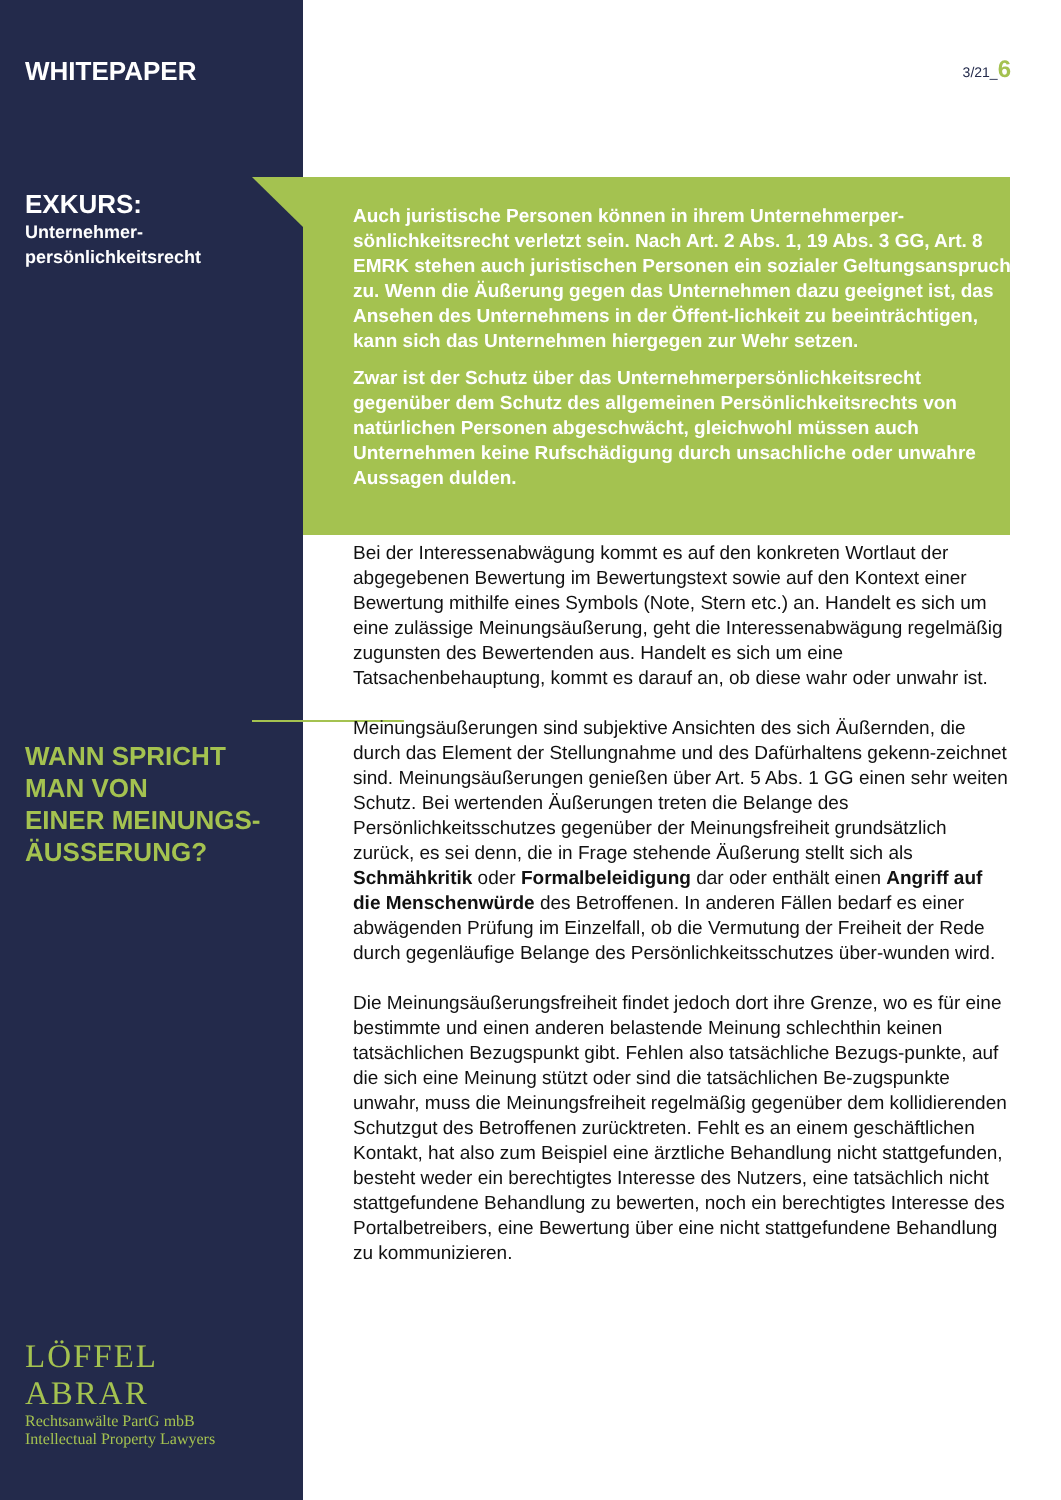WHITEPAPER
EXKURS:
Unternehmer-
persönlichkeitsrecht
WANN SPRICHT
MAN VON
EINER MEINUNGS-
ÄUSSERUNG?
LÖFFEL ABRAR
Rechtsanwälte PartG mbB
Intellectual Property Lawyers
3/21_6
Auch juristische Personen können in ihrem Unternehmerper-sönlichkeitsrecht verletzt sein. Nach Art. 2 Abs. 1, 19 Abs. 3 GG, Art. 8 EMRK stehen auch juristischen Personen ein sozialer Geltungsanspruch zu. Wenn die Äußerung gegen das Unternehmen dazu geeignet ist, das Ansehen des Unternehmens in der Öffent-lichkeit zu beeinträchtigen, kann sich das Unternehmen hiergegen zur Wehr setzen.
Zwar ist der Schutz über das Unternehmerpersönlichkeitsrecht gegenüber dem Schutz des allgemeinen Persönlichkeitsrechts von natürlichen Personen abgeschwächt, gleichwohl müssen auch Unternehmen keine Rufschädigung durch unsachliche oder unwahre Aussagen dulden.
Bei der Interessenabwägung kommt es auf den konkreten Wortlaut der abgegebenen Bewertung im Bewertungstext sowie auf den Kontext einer Bewertung mithilfe eines Symbols (Note, Stern etc.) an. Handelt es sich um eine zulässige Meinungsäußerung, geht die Interessenabwägung regelmäßig zugunsten des Bewertenden aus. Handelt es sich um eine Tatsachenbehauptung, kommt es darauf an, ob diese wahr oder unwahr ist.
Meinungsäußerungen sind subjektive Ansichten des sich Äußernden, die durch das Element der Stellungnahme und des Dafürhaltens gekenn-zeichnet sind. Meinungsäußerungen genießen über Art. 5 Abs. 1 GG einen sehr weiten Schutz. Bei wertenden Äußerungen treten die Belange des Persönlichkeitsschutzes gegenüber der Meinungsfreiheit grundsätzlich zurück, es sei denn, die in Frage stehende Äußerung stellt sich als Schmähkritik oder Formalbeleidigung dar oder enthält einen Angriff auf die Menschenwürde des Betroffenen. In anderen Fällen bedarf es einer abwägenden Prüfung im Einzelfall, ob die Vermutung der Freiheit der Rede durch gegenläufige Belange des Persönlichkeitsschutzes über-wunden wird.
Die Meinungsäußerungsfreiheit findet jedoch dort ihre Grenze, wo es für eine bestimmte und einen anderen belastende Meinung schlechthin keinen tatsächlichen Bezugspunkt gibt. Fehlen also tatsächliche Bezugs-punkte, auf die sich eine Meinung stützt oder sind die tatsächlichen Be-zugspunkte unwahr, muss die Meinungsfreiheit regelmäßig gegenüber dem kollidierenden Schutzgut des Betroffenen zurücktreten. Fehlt es an einem geschäftlichen Kontakt, hat also zum Beispiel eine ärztliche Behandlung nicht stattgefunden, besteht weder ein berechtigtes Interesse des Nutzers, eine tatsächlich nicht stattgefundene Behandlung zu bewerten, noch ein berechtigtes Interesse des Portalbetreibers, eine Bewertung über eine nicht stattgefundene Behandlung zu kommunizieren.